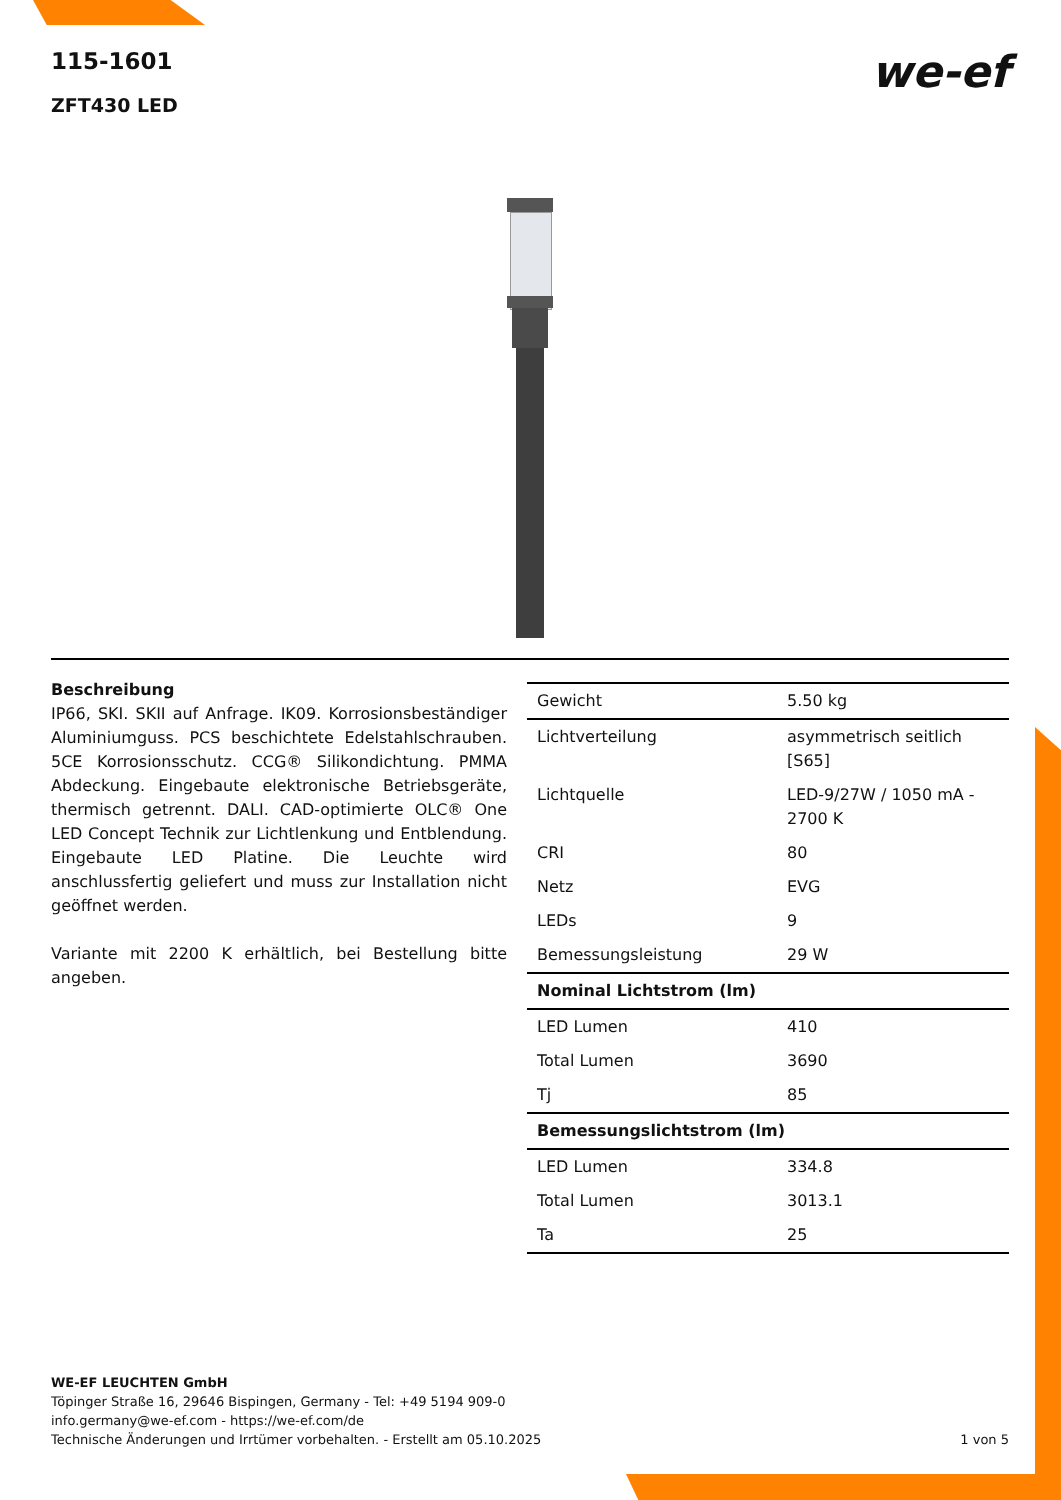115-1601
we-ef
ZFT430 LED
Beschreibung
IP66, SKI. SKII auf Anfrage. IK09. Korrosionsbeständiger Aluminiumguss. PCS beschichtete Edelstahlschrauben. 5CE Korrosionsschutz. CCG® Silikondichtung. PMMA Abdeckung. Eingebaute elektronische Betriebsgeräte, thermisch getrennt. DALI. CAD-optimierte OLC® One LED Concept Technik zur Lichtlenkung und Entblendung. Eingebaute LED Platine. Die Leuchte wird anschlussfertig geliefert und muss zur Installation nicht geöffnet werden.
Variante mit 2200 K erhältlich, bei Bestellung bitte angeben.
| Gewicht | 5.50 kg |
| Lichtverteilung | asymmetrisch seitlich [S65] |
| Lichtquelle | LED-9/27W / 1050 mA - 2700 K |
| CRI | 80 |
| Netz | EVG |
| LEDs | 9 |
| Bemessungsleistung | 29 W |
| Nominal Lichtstrom (lm) | |
| LED Lumen | 410 |
| Total Lumen | 3690 |
| Tj | 85 |
| Bemessungslichtstrom (lm) | |
| LED Lumen | 334.8 |
| Total Lumen | 3013.1 |
| Ta | 25 |
WE-EF LEUCHTEN GmbH
Töpinger Straße 16, 29646 Bispingen, Germany - Tel: +49 5194 909-0
info.germany@we-ef.com - https://we-ef.com/de
Technische Änderungen und Irrtümer vorbehalten. - Erstellt am 05.10.2025 1 von 5